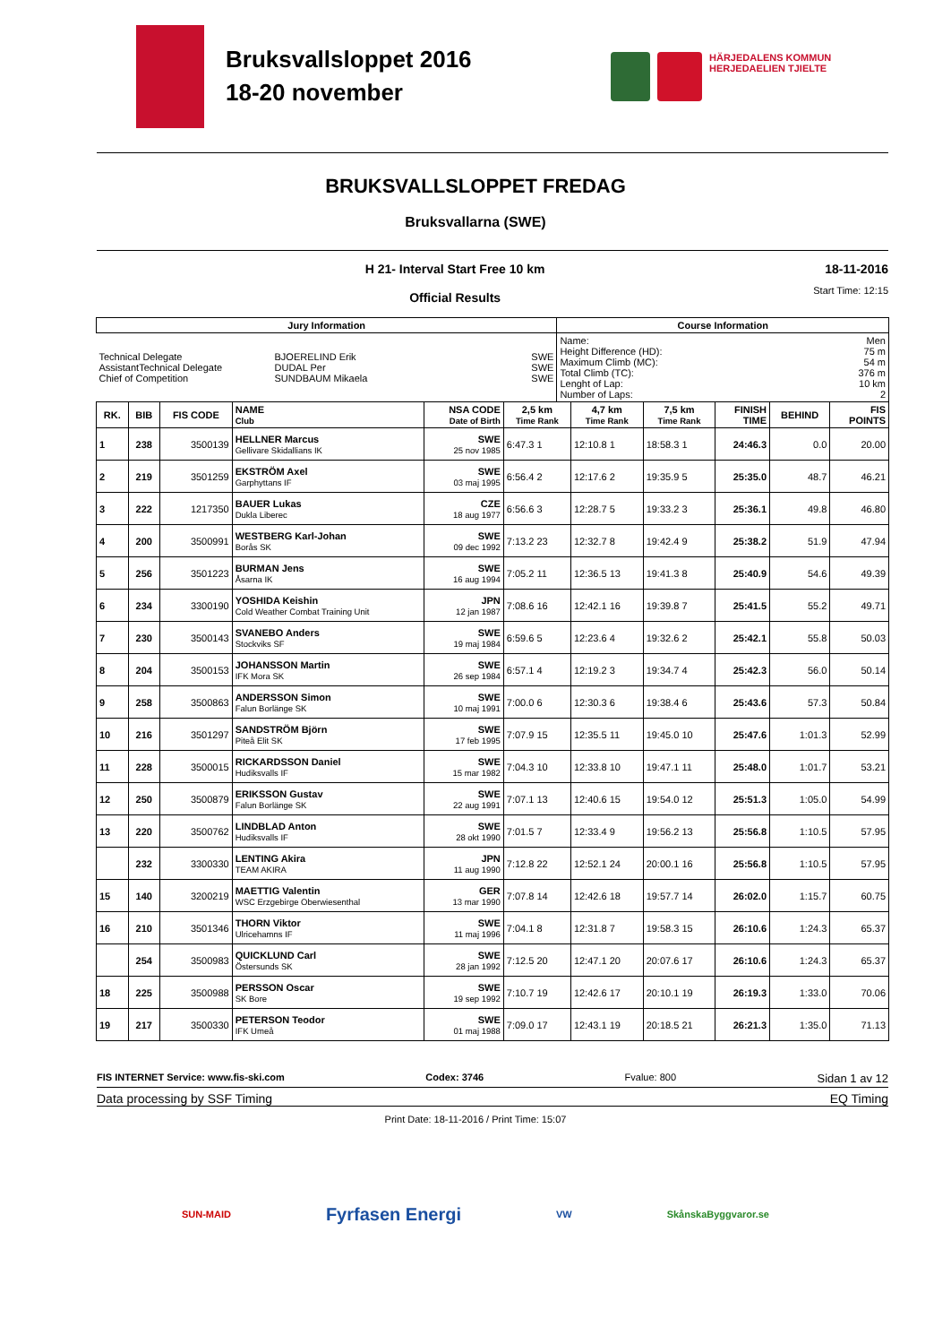Bruksvallsloppet 2016
18-20 november
HÄRJEDALENS KOMMUN HERJEDAELIEN TJIELTE
BRUKSVALLSLOPPET FREDAG
Bruksvallarna (SWE)
H 21- Interval Start Free 10 km
Official Results
18-11-2016
Start Time: 12:15
| Jury Information | | Course Information | |
| --- | --- | --- | --- |
| Technical Delegate AssistantTechnical Delegate Chief of Competition | BJOERELIND Erik SWE DUDAL Per SWE SUNDBAUM Mikaela SWE | Name: Height Difference (HD): Maximum Climb (MC): Total Climb (TC): Lenght of Lap: Number of Laps: | Men 75 m 54 m 376 m 10 km 2 |
| RK. | BIB | FIS CODE | NAME Club | NSA CODE Date of Birth | 2,5 km Time Rank | 4,7 km Time Rank | 7,5 km Time Rank | FINISH TIME | BEHIND | FIS POINTS |
| --- | --- | --- | --- | --- | --- | --- | --- | --- | --- | --- |
| 1 | 238 | 3500139 | HELLNER Marcus Gellivare Skidallians IK | SWE 25 nov 1985 | 6:47.3 1 | 12:10.8 1 | 18:58.3 1 | 24:46.3 | 0.0 | 20.00 |
| 2 | 219 | 3501259 | EKSTRÖM Axel Garphyttans IF | SWE 03 maj 1995 | 6:56.4 2 | 12:17.6 2 | 19:35.9 5 | 25:35.0 | 48.7 | 46.21 |
| 3 | 222 | 1217350 | BAUER Lukas Dukla Liberec | CZE 18 aug 1977 | 6:56.6 3 | 12:28.7 5 | 19:33.2 3 | 25:36.1 | 49.8 | 46.80 |
| 4 | 200 | 3500991 | WESTBERG Karl-Johan Borås SK | SWE 09 dec 1992 | 7:13.2 23 | 12:32.7 8 | 19:42.4 9 | 25:38.2 | 51.9 | 47.94 |
| 5 | 256 | 3501223 | BURMAN Jens Åsarna IK | SWE 16 aug 1994 | 7:05.2 11 | 12:36.5 13 | 19:41.3 8 | 25:40.9 | 54.6 | 49.39 |
| 6 | 234 | 3300190 | YOSHIDA Keishin Cold Weather Combat Training Unit | JPN 12 jan 1987 | 7:08.6 16 | 12:42.1 16 | 19:39.8 7 | 25:41.5 | 55.2 | 49.71 |
| 7 | 230 | 3500143 | SVANEBO Anders Stockviks SF | SWE 19 maj 1984 | 6:59.6 5 | 12:23.6 4 | 19:32.6 2 | 25:42.1 | 55.8 | 50.03 |
| 8 | 204 | 3500153 | JOHANSSON Martin IFK Mora SK | SWE 26 sep 1984 | 6:57.1 4 | 12:19.2 3 | 19:34.7 4 | 25:42.3 | 56.0 | 50.14 |
| 9 | 258 | 3500863 | ANDERSSON Simon Falun Borlänge SK | SWE 10 maj 1991 | 7:00.0 6 | 12:30.3 6 | 19:38.4 6 | 25:43.6 | 57.3 | 50.84 |
| 10 | 216 | 3501297 | SANDSTRÖM Björn Piteå Elit SK | SWE 17 feb 1995 | 7:07.9 15 | 12:35.5 11 | 19:45.0 10 | 25:47.6 | 1:01.3 | 52.99 |
| 11 | 228 | 3500015 | RICKARDSSON Daniel Hudiksvalls IF | SWE 15 mar 1982 | 7:04.3 10 | 12:33.8 10 | 19:47.1 11 | 25:48.0 | 1:01.7 | 53.21 |
| 12 | 250 | 3500879 | ERIKSSON Gustav Falun Borlänge SK | SWE 22 aug 1991 | 7:07.1 13 | 12:40.6 15 | 19:54.0 12 | 25:51.3 | 1:05.0 | 54.99 |
| 13 | 220 | 3500762 | LINDBLAD Anton Hudiksvalls IF | SWE 28 okt 1990 | 7:01.5 7 | 12:33.4 9 | 19:56.2 13 | 25:56.8 | 1:10.5 | 57.95 |
| | 232 | 3300330 | LENTING Akira TEAM AKIRA | JPN 11 aug 1990 | 7:12.8 22 | 12:52.1 24 | 20:00.1 16 | 25:56.8 | 1:10.5 | 57.95 |
| 15 | 140 | 3200219 | MAETTIG Valentin WSC Erzgebirge Oberwiesenthal | GER 13 mar 1990 | 7:07.8 14 | 12:42.6 18 | 19:57.7 14 | 26:02.0 | 1:15.7 | 60.75 |
| 16 | 210 | 3501346 | THORN Viktor Ulricehamns IF | SWE 11 maj 1996 | 7:04.1 8 | 12:31.8 7 | 19:58.3 15 | 26:10.6 | 1:24.3 | 65.37 |
| | 254 | 3500983 | QUICKLUND Carl Östersunds SK | SWE 28 jan 1992 | 7:12.5 20 | 12:47.1 20 | 20:07.6 17 | 26:10.6 | 1:24.3 | 65.37 |
| 18 | 225 | 3500988 | PERSSON Oscar SK Bore | SWE 19 sep 1992 | 7:10.7 19 | 12:42.6 17 | 20:10.1 19 | 26:19.3 | 1:33.0 | 70.06 |
| 19 | 217 | 3500330 | PETERSON Teodor IFK Umeå | SWE 01 maj 1988 | 7:09.0 17 | 12:43.1 19 | 20:18.5 21 | 26:21.3 | 1:35.0 | 71.13 |
FIS INTERNET Service: www.fis-ski.com Codex: 3746 Fvalue: 800 Sidan 1 av 12
Data processing by SSF Timing EQ Timing
Print Date: 18-11-2016 / Print Time: 15:07
SUN-MAID Fyrfasen Energi VW SkånskaByggvaror.se